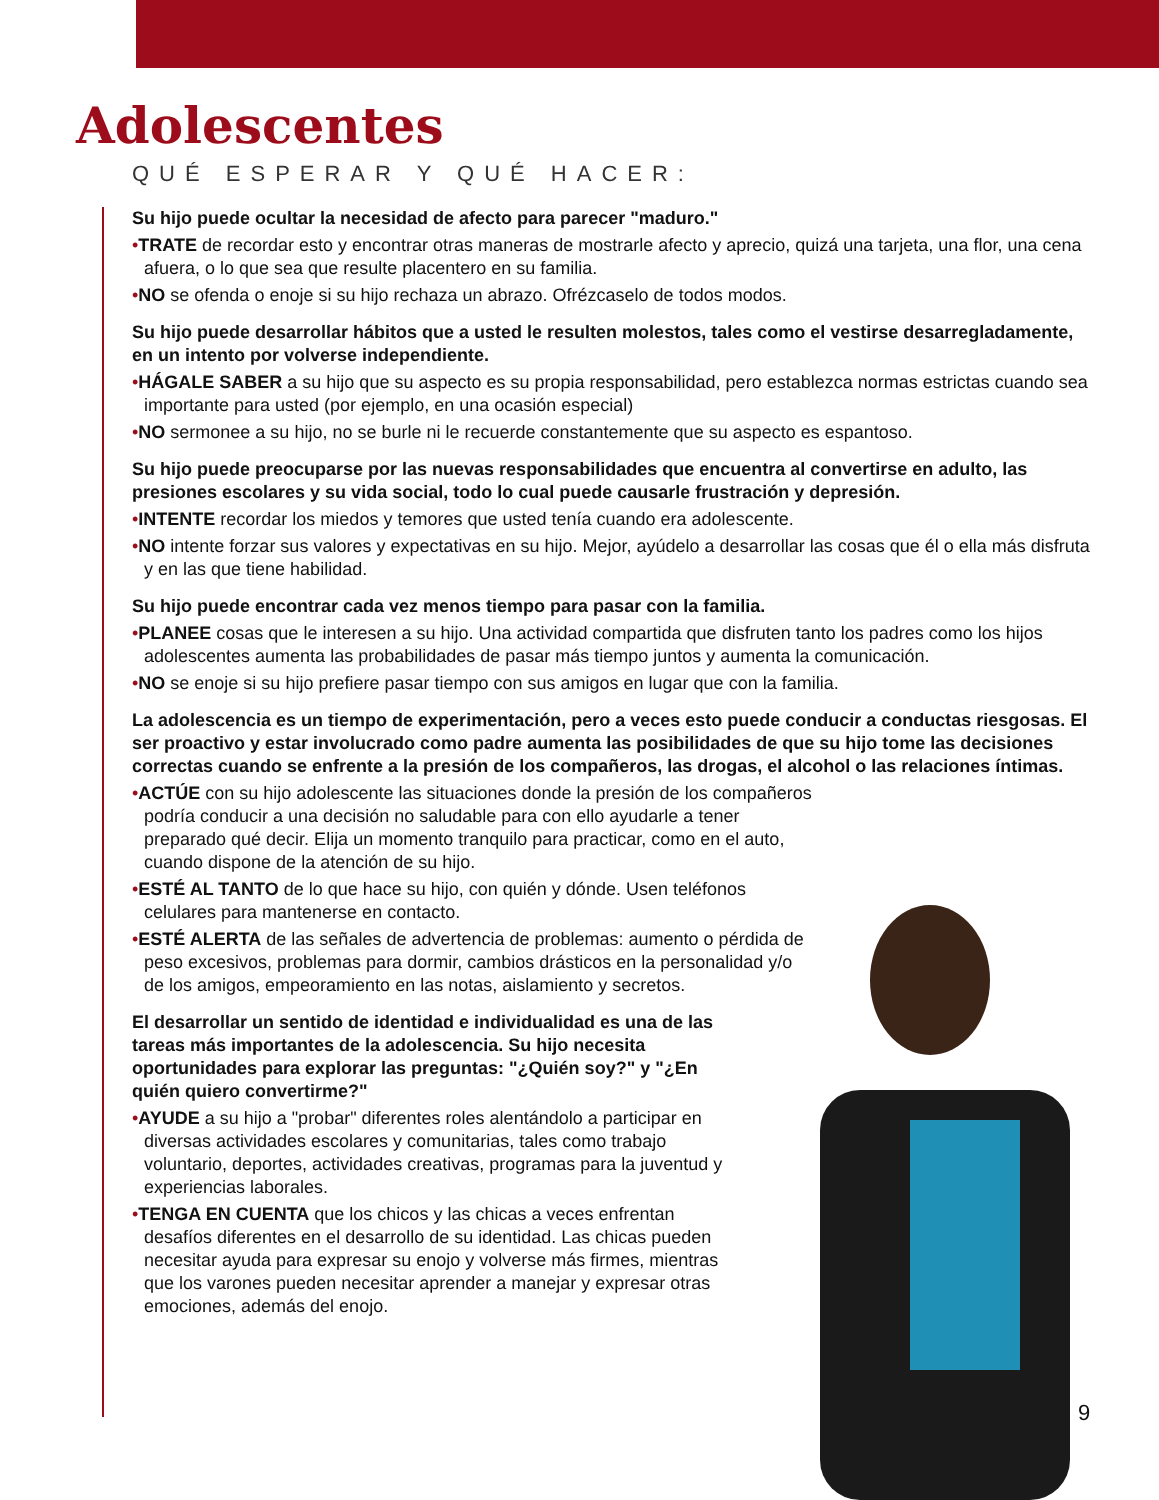Adolescentes
QUÉ ESPERAR Y QUÉ HACER:
Su hijo puede ocultar la necesidad de afecto para parecer "maduro."
•TRATE de recordar esto y encontrar otras maneras de mostrarle afecto y aprecio, quizá una tarjeta, una flor, una cena afuera, o lo que sea que resulte placentero en su familia.
•NO se ofenda o enoje si su hijo rechaza un abrazo. Ofrézcaselo de todos modos.
Su hijo puede desarrollar hábitos que a usted le resulten molestos, tales como el vestirse desarregladamente, en un intento por volverse independiente.
•HÁGALE SABER a su hijo que su aspecto es su propia responsabilidad, pero establezca normas estrictas cuando sea importante para usted (por ejemplo, en una ocasión especial)
•NO sermonee a su hijo, no se burle ni le recuerde constantemente que su aspecto es espantoso.
Su hijo puede preocuparse por las nuevas responsabilidades que encuentra al convertirse en adulto, las presiones escolares y su vida social, todo lo cual puede causarle frustración y depresión.
•INTENTE recordar los miedos y temores que usted tenía cuando era adolescente.
•NO intente forzar sus valores y expectativas en su hijo. Mejor, ayúdelo a desarrollar las cosas que él o ella más disfruta y en las que tiene habilidad.
Su hijo puede encontrar cada vez menos tiempo para pasar con la familia.
•PLANEE cosas que le interesen a su hijo. Una actividad compartida que disfruten tanto los padres como los hijos adolescentes aumenta las probabilidades de pasar más tiempo juntos y aumenta la comunicación.
•NO se enoje si su hijo prefiere pasar tiempo con sus amigos en lugar que con la familia.
La adolescencia es un tiempo de experimentación, pero a veces esto puede conducir a conductas riesgosas. El ser proactivo y estar involucrado como padre aumenta las posibilidades de que su hijo tome las decisiones correctas cuando se enfrente a la presión de los compañeros, las drogas, el alcohol o las relaciones íntimas.
•ACTÚE con su hijo adolescente las situaciones donde la presión de los compañeros podría conducir a una decisión no saludable para con ello ayudarle a tener preparado qué decir. Elija un momento tranquilo para practicar, como en el auto, cuando dispone de la atención de su hijo.
•ESTÉ AL TANTO de lo que hace su hijo, con quién y dónde. Usen teléfonos celulares para mantenerse en contacto.
•ESTÉ ALERTA de las señales de advertencia de problemas: aumento o pérdida de peso excesivos, problemas para dormir, cambios drásticos en la personalidad y/o de los amigos, empeoramiento en las notas, aislamiento y secretos.
El desarrollar un sentido de identidad e individualidad es una de las tareas más importantes de la adolescencia. Su hijo necesita oportunidades para explorar las preguntas: "¿Quién soy?" y "¿En quién quiero convertirme?"
•AYUDE a su hijo a "probar" diferentes roles alentándolo a participar en diversas actividades escolares y comunitarias, tales como trabajo voluntario, deportes, actividades creativas, programas para la juventud y experiencias laborales.
•TENGA EN CUENTA que los chicos y las chicas a veces enfrentan desafíos diferentes en el desarrollo de su identidad. Las chicas pueden necesitar ayuda para expresar su enojo y volverse más firmes, mientras que los varones pueden necesitar aprender a manejar y expresar otras emociones, además del enojo.
9